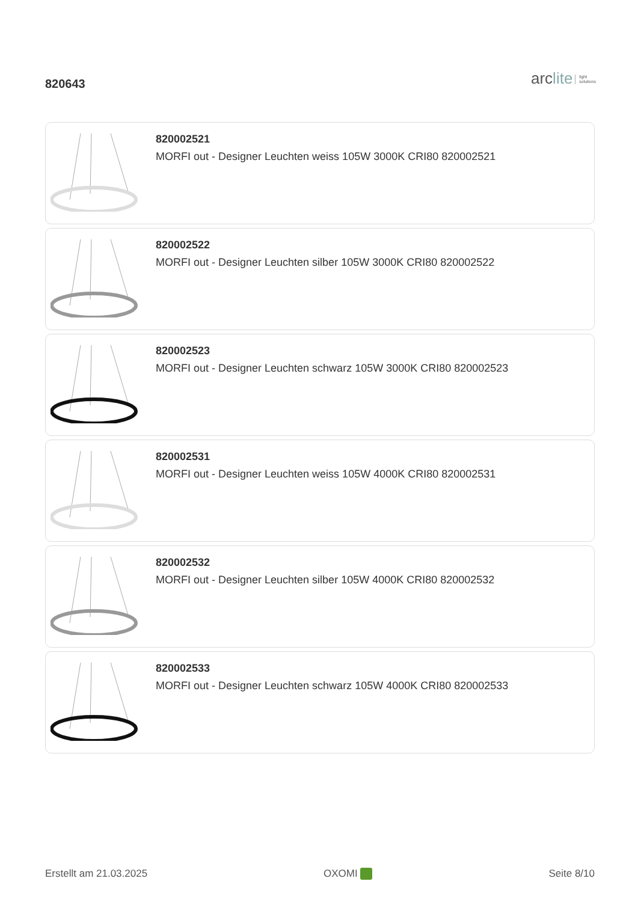820643
arclite light
solutions
820002521
MORFI out - Designer Leuchten weiss 105W 3000K CRI80 820002521
820002522
MORFI out - Designer Leuchten silber 105W 3000K CRI80 820002522
820002523
MORFI out - Designer Leuchten schwarz 105W 3000K CRI80 820002523
820002531
MORFI out - Designer Leuchten weiss 105W 4000K CRI80 820002531
820002532
MORFI out - Designer Leuchten silber 105W 4000K CRI80 820002532
820002533
MORFI out - Designer Leuchten schwarz 105W 4000K CRI80 820002533
Erstellt am 21.03.2025 OXOMI Seite 8/10